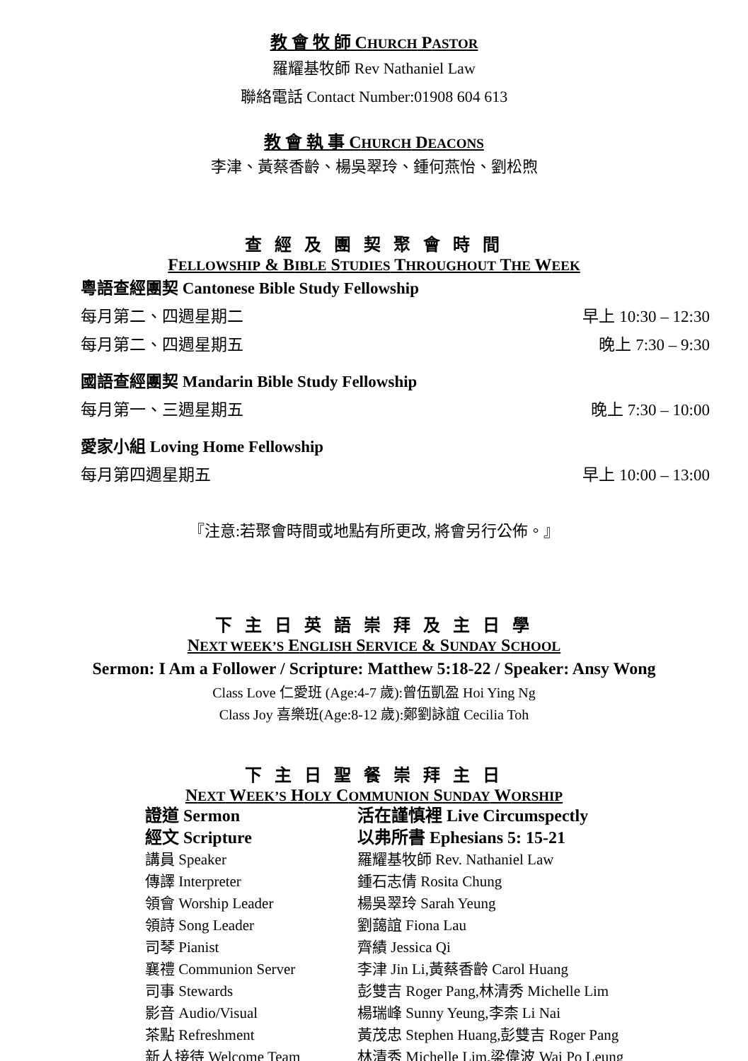教 會 牧 師 CHURCH PASTOR
羅耀基牧師 Rev Nathaniel Law
聯絡電話 Contact Number:01908 604 613
教 會 執 事 CHURCH DEACONS
李津、黃蔡香齡、楊吳翠玲、鍾何燕怡、劉松煦
查 經 及 團 契 聚 會 時 間
FELLOWSHIP & BIBLE STUDIES THROUGHOUT THE WEEK
粵語查經團契 Cantonese Bible Study Fellowship
每月第二、四週星期二 早上 10:30 – 12:30
每月第二、四週星期五 晚上 7:30 – 9:30
國語查經團契 Mandarin Bible Study Fellowship
每月第一、三週星期五 晚上 7:30 – 10:00
愛家小組 Loving Home Fellowship
每月第四週星期五 早上 10:00 – 13:00
『注意:若聚會時間或地點有所更改, 將會另行公佈。』
下 主 日 英 語 崇 拜 及 主 日 學
NEXT WEEK’S ENGLISH SERVICE & SUNDAY SCHOOL
Sermon: I Am a Follower / Scripture: Matthew 5:18-22 / Speaker: Ansy Wong
Class Love 仁愛班 (Age:4-7 歲):曾伍凱盈 Hoi Ying Ng
Class Joy 喜樂班(Age:8-12 歲):鄭劉詠誼 Cecilia Toh
下 主 日 聖 餐 崇 拜 主 日
NEXT WEEK’S HOLY COMMUNION SUNDAY WORSHIP
| 證道 Sermon | 活在謹慎裡 Live Circumspectly |
| 經文 Scripture | 以弗所書 Ephesians 5: 15-21 |
| 講員 Speaker | 羅耀基牧師 Rev. Nathaniel Law |
| 傳譯 Interpreter | 鍾石志倩 Rosita Chung |
| 領會 Worship Leader | 楊吳翠玲 Sarah Yeung |
| 領詩 Song Leader | 劉藹誼 Fiona Lau |
| 司琴 Pianist | 齊績 Jessica Qi |
| 襄禮 Communion Server | 李津 Jin Li,黃蔡香齡 Carol Huang |
| 司事 Stewards | 彭雙吉 Roger Pang,林清秀 Michelle Lim |
| 影音 Audio/Visual | 楊瑞峰 Sunny Yeung,李柰 Li Nai |
| 茶點 Refreshment | 黃茂忠 Stephen Huang,彭雙吉 Roger Pang |
| 新人接待 Welcome Team | 林清秀 Michelle Lim,梁偉波 Wai Po Leung |